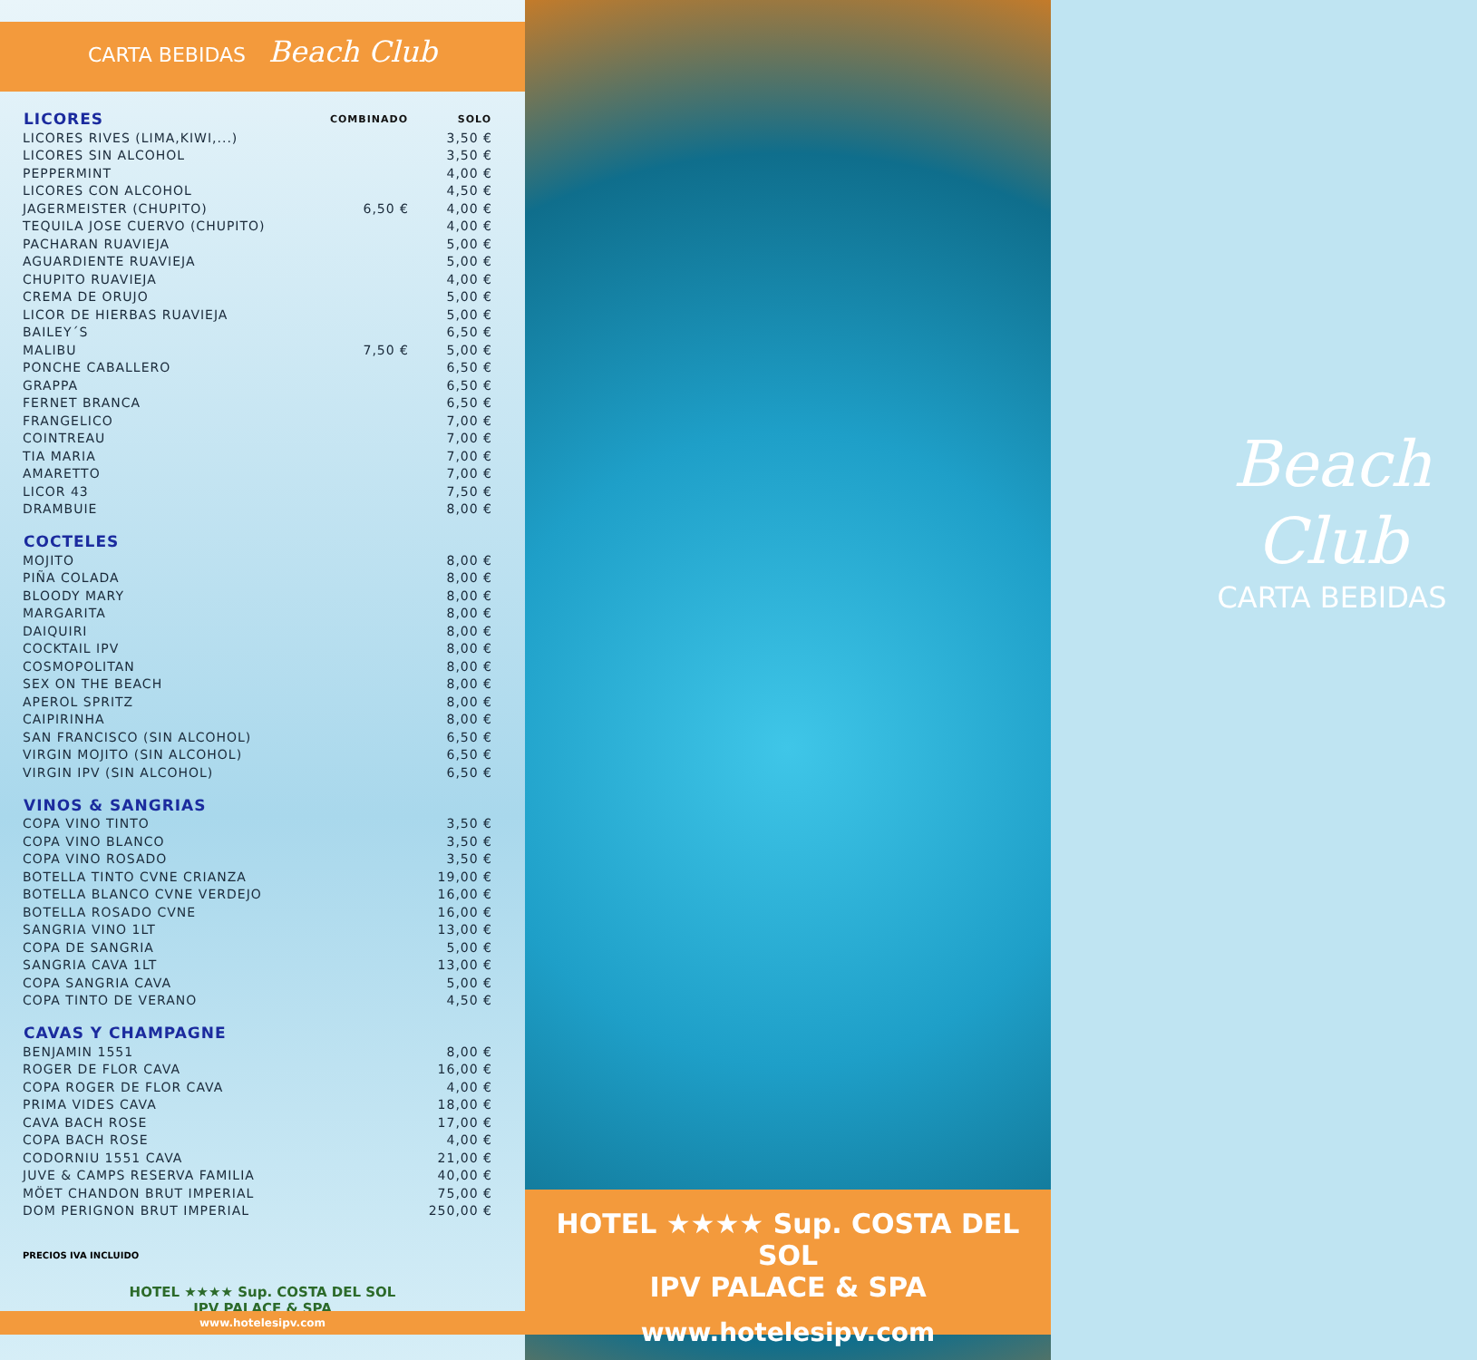CARTA BEBIDAS Beach Club
| LICORES | COMBINADO | SOLO |
| --- | --- | --- |
| LICORES RIVES (LIMA,KIWI,...) | | 3,50 € |
| LICORES SIN ALCOHOL | | 3,50 € |
| PEPPERMINT | | 4,00 € |
| LICORES CON ALCOHOL | | 4,50 € |
| JAGERMEISTER (CHUPITO) | 6,50 € | 4,00 € |
| TEQUILA JOSE CUERVO (CHUPITO) | | 4,00 € |
| PACHARAN RUAVIEJA | | 5,00 € |
| AGUARDIENTE RUAVIEJA | | 5,00 € |
| CHUPITO RUAVIEJA | | 4,00 € |
| CREMA DE ORUJO | | 5,00 € |
| LICOR DE HIERBAS RUAVIEJA | | 5,00 € |
| BAILEY´S | | 6,50 € |
| MALIBU | 7,50 € | 5,00 € |
| PONCHE CABALLERO | | 6,50 € |
| GRAPPA | | 6,50 € |
| FERNET BRANCA | | 6,50 € |
| FRANGELICO | | 7,00 € |
| COINTREAU | | 7,00 € |
| TIA MARIA | | 7,00 € |
| AMARETTO | | 7,00 € |
| LICOR 43 | | 7,50 € |
| DRAMBUIE | | 8,00 € |
| COCTELES | | |
| MOJITO | | 8,00 € |
| PIÑA COLADA | | 8,00 € |
| BLOODY MARY | | 8,00 € |
| MARGARITA | | 8,00 € |
| DAIQUIRI | | 8,00 € |
| COCKTAIL IPV | | 8,00 € |
| COSMOPOLITAN | | 8,00 € |
| SEX ON THE BEACH | | 8,00 € |
| APEROL SPRITZ | | 8,00 € |
| CAIPIRINHA | | 8,00 € |
| SAN FRANCISCO (SIN ALCOHOL) | | 6,50 € |
| VIRGIN MOJITO (SIN ALCOHOL) | | 6,50 € |
| VIRGIN IPV (SIN ALCOHOL) | | 6,50 € |
| VINOS & SANGRIAS | | |
| COPA VINO TINTO | | 3,50 € |
| COPA VINO BLANCO | | 3,50 € |
| COPA VINO ROSADO | | 3,50 € |
| BOTELLA TINTO CVNE CRIANZA | | 19,00 € |
| BOTELLA BLANCO CVNE VERDEJO | | 16,00 € |
| BOTELLA ROSADO CVNE | | 16,00 € |
| SANGRIA VINO 1LT | | 13,00 € |
| COPA DE SANGRIA | | 5,00 € |
| SANGRIA CAVA 1LT | | 13,00 € |
| COPA SANGRIA CAVA | | 5,00 € |
| COPA TINTO DE VERANO | | 4,50 € |
| CAVAS Y CHAMPAGNE | | |
| BENJAMIN 1551 | | 8,00 € |
| ROGER DE FLOR CAVA | | 16,00 € |
| COPA ROGER DE FLOR CAVA | | 4,00 € |
| PRIMA VIDES CAVA | | 18,00 € |
| CAVA BACH ROSE | | 17,00 € |
| COPA BACH ROSE | | 4,00 € |
| CODORNIU 1551 CAVA | | 21,00 € |
| JUVE & CAMPS RESERVA FAMILIA | | 40,00 € |
| MÖET CHANDON BRUT IMPERIAL | | 75,00 € |
| DOM PERIGNON BRUT IMPERIAL | | 250,00 € |
PRECIOS IVA INCLUIDO
HOTEL ★★★★ Sup. COSTA DEL SOL
IPV PALACE & SPA
www.hotelesipv.com
Beach
Club
CARTA BEBIDAS
HOTEL ★★★★ Sup. COSTA DEL SOL
IPV PALACE & SPA
www.hotelesipv.com